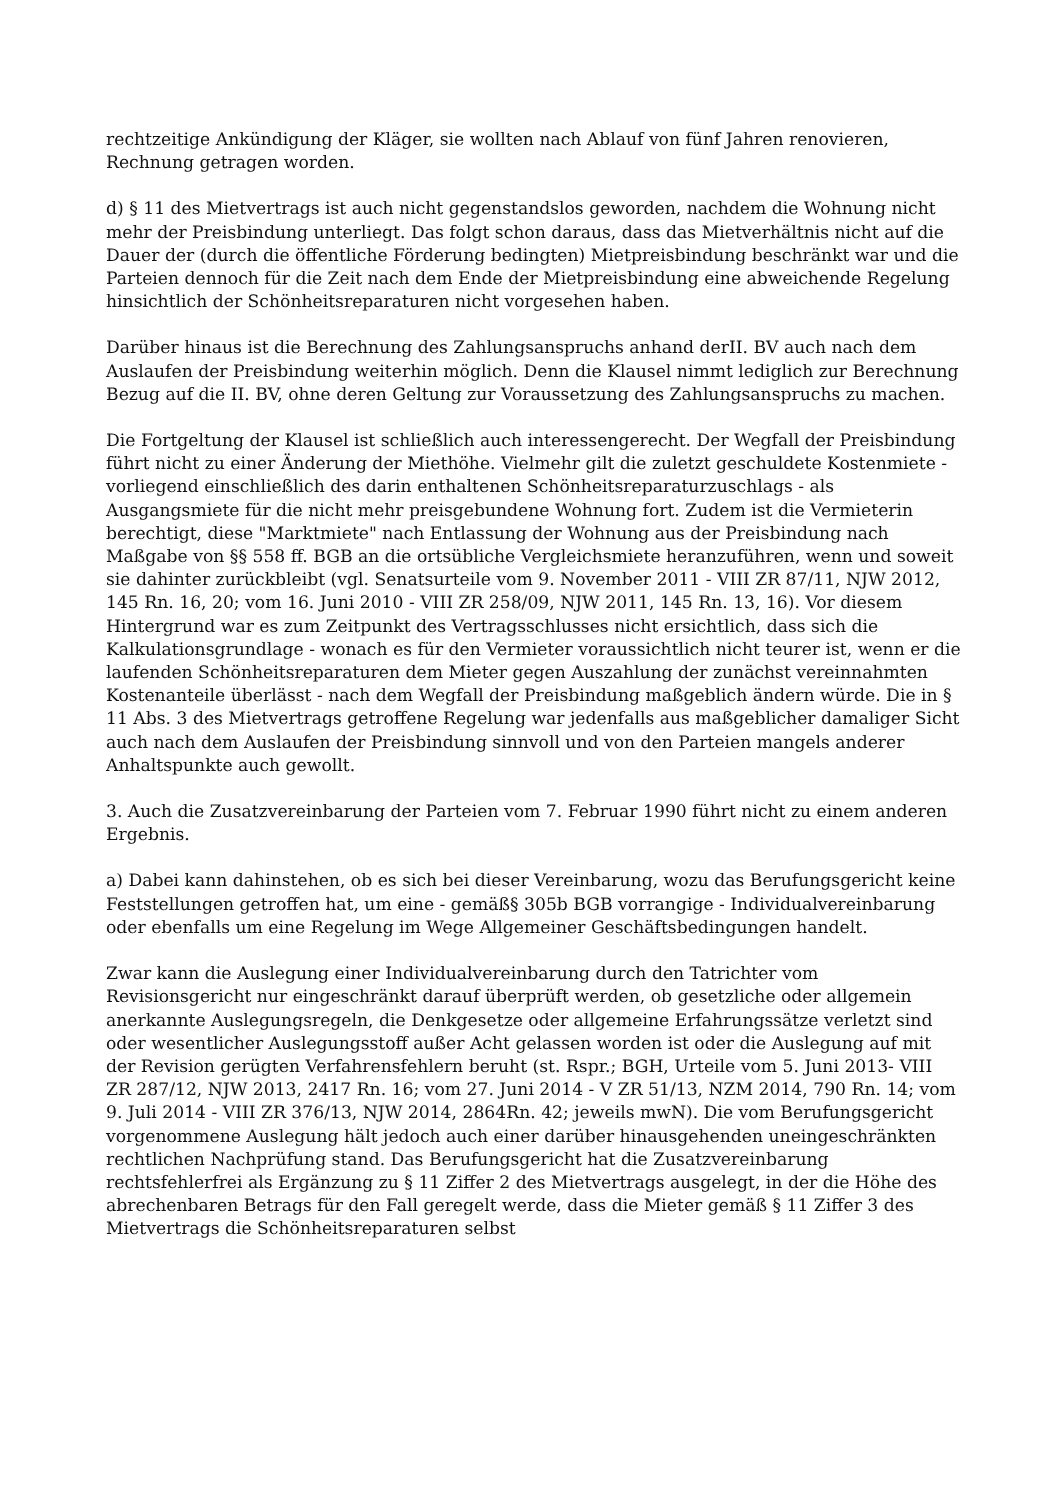rechtzeitige Ankündigung der Kläger, sie wollten nach Ablauf von fünf Jahren renovieren, Rechnung getragen worden.
d) § 11 des Mietvertrags ist auch nicht gegenstandslos geworden, nachdem die Wohnung nicht mehr der Preisbindung unterliegt. Das folgt schon daraus, dass das Mietverhältnis nicht auf die Dauer der (durch die öffentliche Förderung bedingten) Mietpreisbindung beschränkt war und die Parteien dennoch für die Zeit nach dem Ende der Mietpreisbindung eine abweichende Regelung hinsichtlich der Schönheitsreparaturen nicht vorgesehen haben.
Darüber hinaus ist die Berechnung des Zahlungsanspruchs anhand derII. BV auch nach dem Auslaufen der Preisbindung weiterhin möglich. Denn die Klausel nimmt lediglich zur Berechnung Bezug auf die II. BV, ohne deren Geltung zur Voraussetzung des Zahlungsanspruchs zu machen.
Die Fortgeltung der Klausel ist schließlich auch interessengerecht. Der Wegfall der Preisbindung führt nicht zu einer Änderung der Miethöhe. Vielmehr gilt die zuletzt geschuldete Kostenmiete - vorliegend einschließlich des darin enthaltenen Schönheitsreparaturzuschlags - als Ausgangsmiete für die nicht mehr preisgebundene Wohnung fort. Zudem ist die Vermieterin berechtigt, diese "Marktmiete" nach Entlassung der Wohnung aus der Preisbindung nach Maßgabe von §§ 558 ff. BGB an die ortsübliche Vergleichsmiete heranzuführen, wenn und soweit sie dahinter zurückbleibt (vgl. Senatsurteile vom 9. November 2011 - VIII ZR 87/11, NJW 2012, 145 Rn. 16, 20; vom 16. Juni 2010 - VIII ZR 258/09, NJW 2011, 145 Rn. 13, 16). Vor diesem Hintergrund war es zum Zeitpunkt des Vertragsschlusses nicht ersichtlich, dass sich die Kalkulationsgrundlage - wonach es für den Vermieter voraussichtlich nicht teurer ist, wenn er die laufenden Schönheitsreparaturen dem Mieter gegen Auszahlung der zunächst vereinnahmten Kostenanteile überlässt - nach dem Wegfall der Preisbindung maßgeblich ändern würde. Die in § 11 Abs. 3 des Mietvertrags getroffene Regelung war jedenfalls aus maßgeblicher damaliger Sicht auch nach dem Auslaufen der Preisbindung sinnvoll und von den Parteien mangels anderer Anhaltspunkte auch gewollt.
3. Auch die Zusatzvereinbarung der Parteien vom 7. Februar 1990 führt nicht zu einem anderen Ergebnis.
a) Dabei kann dahinstehen, ob es sich bei dieser Vereinbarung, wozu das Berufungsgericht keine Feststellungen getroffen hat, um eine - gemäß§ 305b BGB vorrangige - Individualvereinbarung oder ebenfalls um eine Regelung im Wege Allgemeiner Geschäftsbedingungen handelt.
Zwar kann die Auslegung einer Individualvereinbarung durch den Tatrichter vom Revisionsgericht nur eingeschränkt darauf überprüft werden, ob gesetzliche oder allgemein anerkannte Auslegungsregeln, die Denkgesetze oder allgemeine Erfahrungssätze verletzt sind oder wesentlicher Auslegungsstoff außer Acht gelassen worden ist oder die Auslegung auf mit der Revision gerügten Verfahrensfehlern beruht (st. Rspr.; BGH, Urteile vom 5. Juni 2013- VIII ZR 287/12, NJW 2013, 2417 Rn. 16; vom 27. Juni 2014 - V ZR 51/13, NZM 2014, 790 Rn. 14; vom 9. Juli 2014 - VIII ZR 376/13, NJW 2014, 2864Rn. 42; jeweils mwN). Die vom Berufungsgericht vorgenommene Auslegung hält jedoch auch einer darüber hinausgehenden uneingeschränkten rechtlichen Nachprüfung stand. Das Berufungsgericht hat die Zusatzvereinbarung rechtsfehlerfrei als Ergänzung zu § 11 Ziffer 2 des Mietvertrags ausgelegt, in der die Höhe des abrechenbaren Betrags für den Fall geregelt werde, dass die Mieter gemäß § 11 Ziffer 3 des Mietvertrags die Schönheitsreparaturen selbst